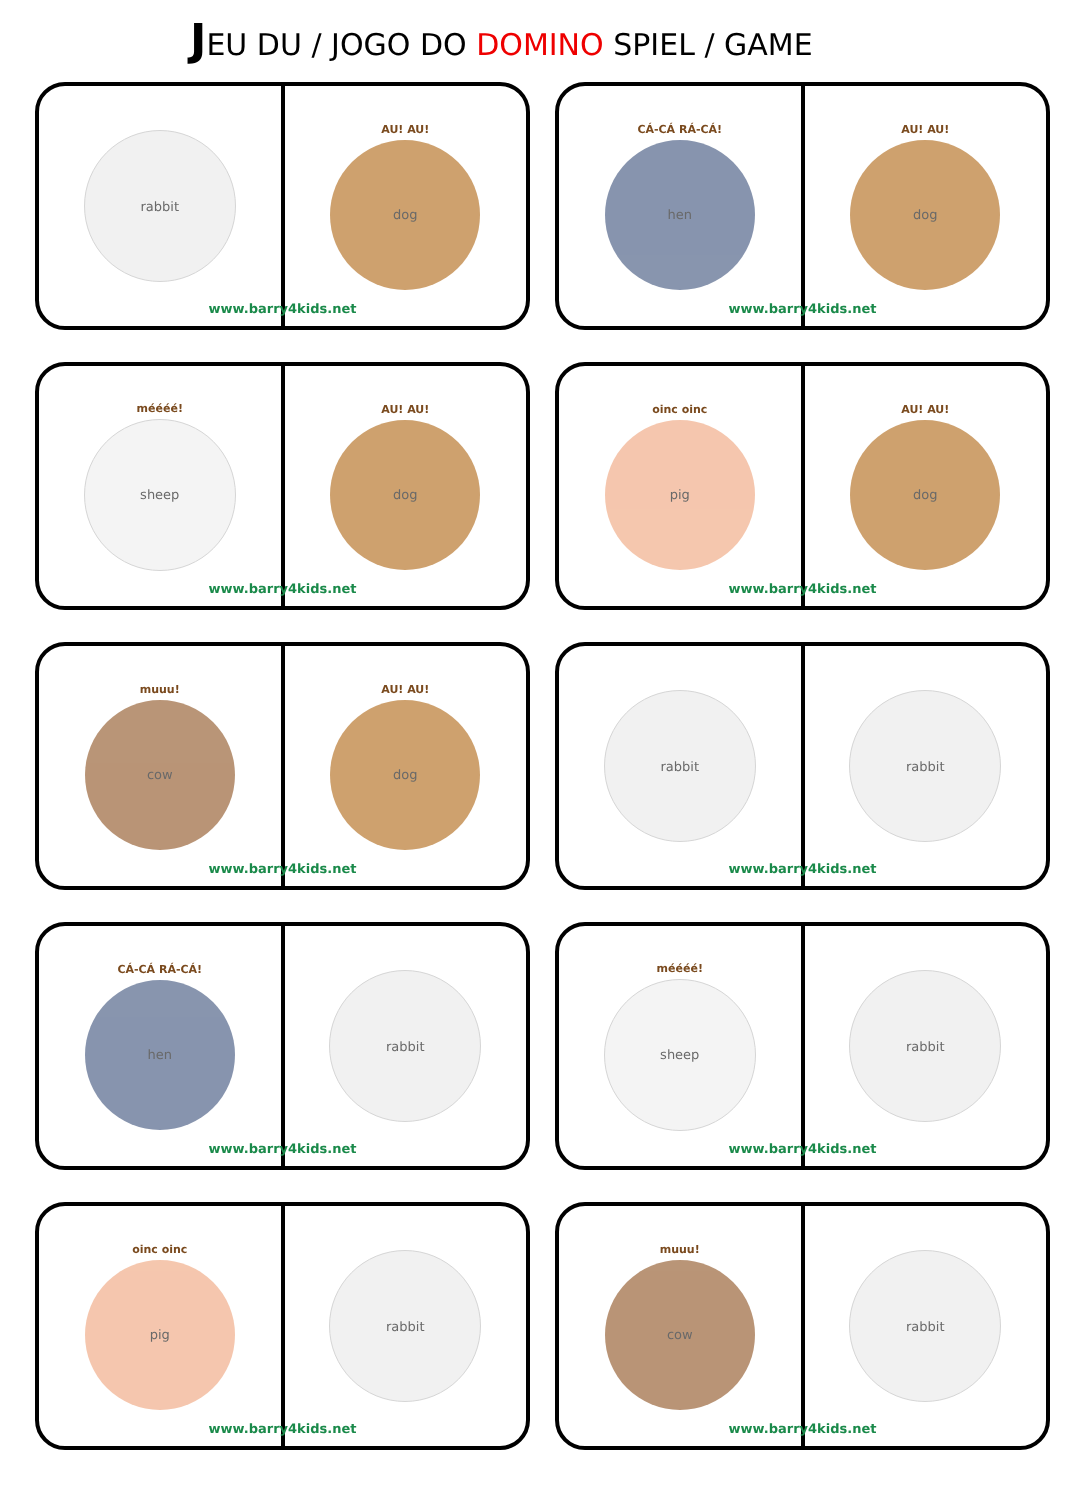JEU DU / JOGO DO DOMINO SPIEL / GAME
rabbit
AU! AU!
dog
www.barry4kids.net
CÁ-CÁ RÁ-CÁ!
hen
AU! AU!
dog
www.barry4kids.net
méééé!
sheep
AU! AU!
dog
www.barry4kids.net
oinc oinc
pig
AU! AU!
dog
www.barry4kids.net
muuu!
cow
AU! AU!
dog
www.barry4kids.net
rabbit rabbit
www.barry4kids.net
CÁ-CÁ RÁ-CÁ!
hen
rabbit
www.barry4kids.net
méééé!
sheep
rabbit
www.barry4kids.net
oinc oinc
pig
rabbit
www.barry4kids.net
muuu!
cow
rabbit
www.barry4kids.net